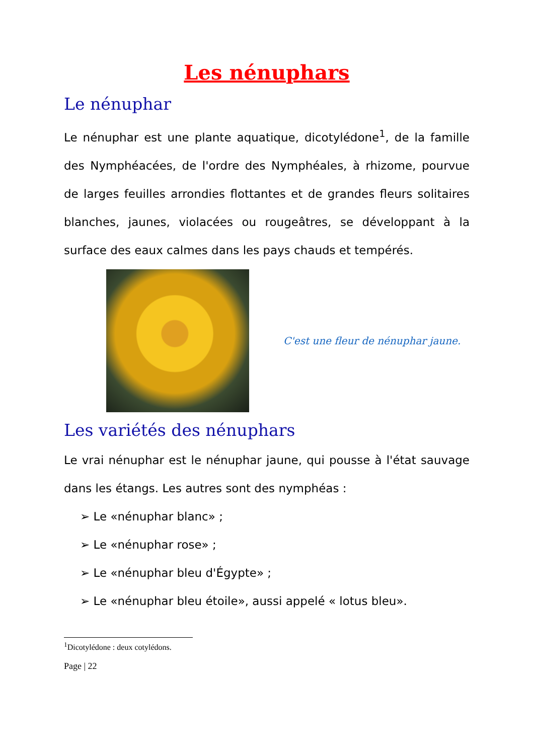Les nénuphars
Le nénuphar
Le nénuphar est une plante aquatique, dicotylédone<sup>1</sup>, de la famille des Nymphéacées, de l'ordre des Nymphéales, à rhizome, pourvue de larges feuilles arrondies flottantes et de grandes fleurs solitaires blanches, jaunes, violacées ou rougeâtres, se développant à la surface des eaux calmes dans les pays chauds et tempérés.
C'est une fleur de nénuphar jaune.
Les variétés des nénuphars
Le vrai nénuphar est le nénuphar jaune, qui pousse à l'état sauvage dans les étangs. Les autres sont des nymphéas :
➢ Le «nénuphar blanc» ;
➢ Le «nénuphar rose» ;
➢ Le «nénuphar bleu d'Égypte» ;
➢ Le «nénuphar bleu étoile», aussi appelé « lotus bleu».
<sup>1</sup> Dicotylédone : deux cotylédons.
Page | 22